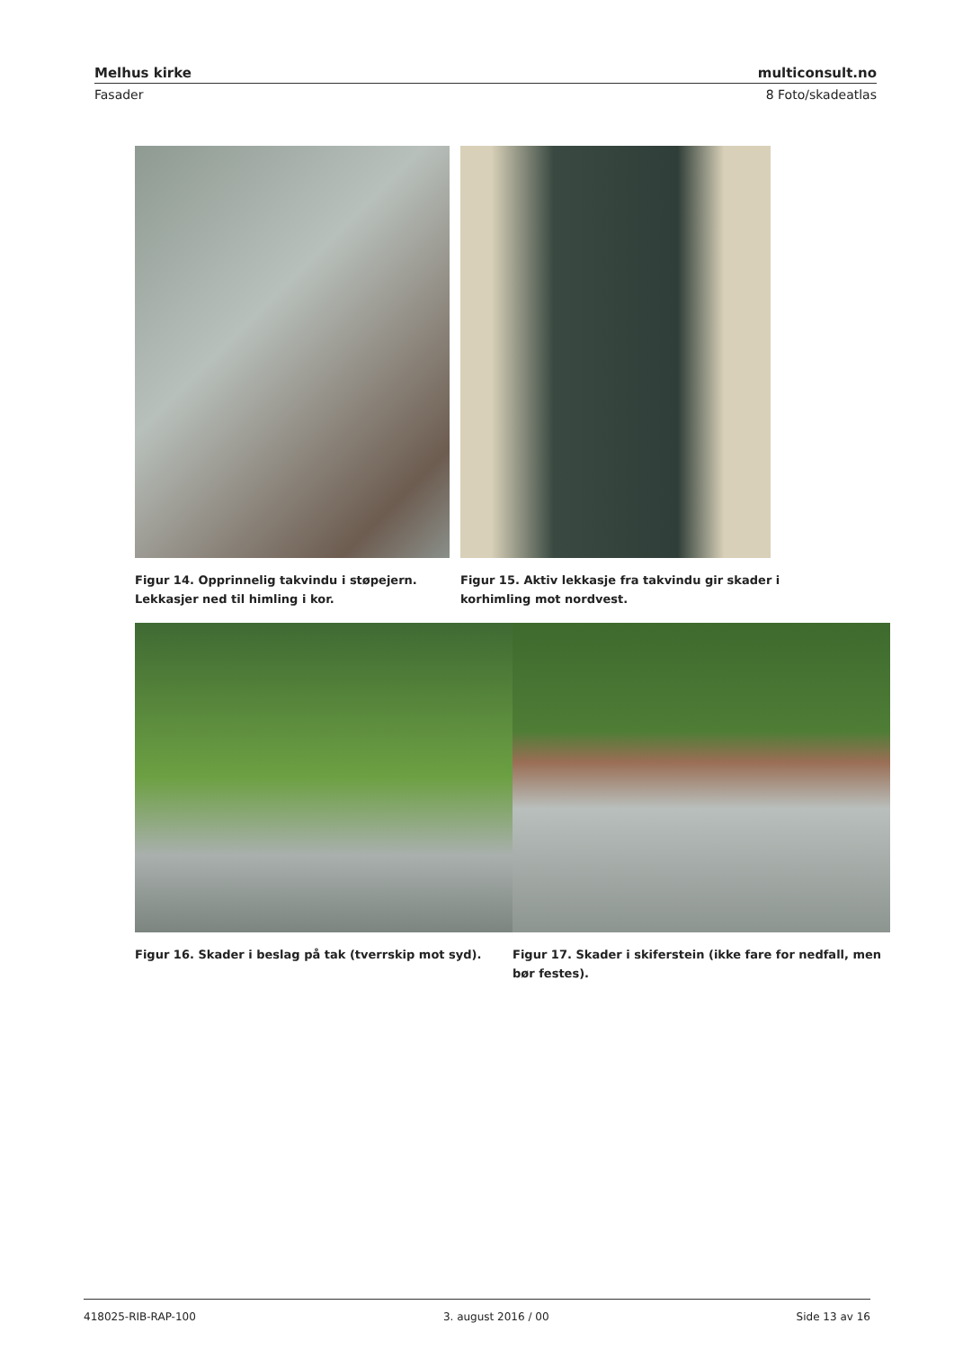Melhus kirke multiconsult.no
Fasader 8 Foto/skadeatlas
Figur 14. Opprinnelig takvindu i støpejern. Lekkasjer ned til himling i kor.
Figur 15. Aktiv lekkasje fra takvindu gir skader i korhimling mot nordvest.
Figur 16. Skader i beslag på tak (tverrskip mot syd).
Figur 17. Skader i skiferstein (ikke fare for nedfall, men bør festes).
418025-RIB-RAP-100 3. august 2016 / 00 Side 13 av 16